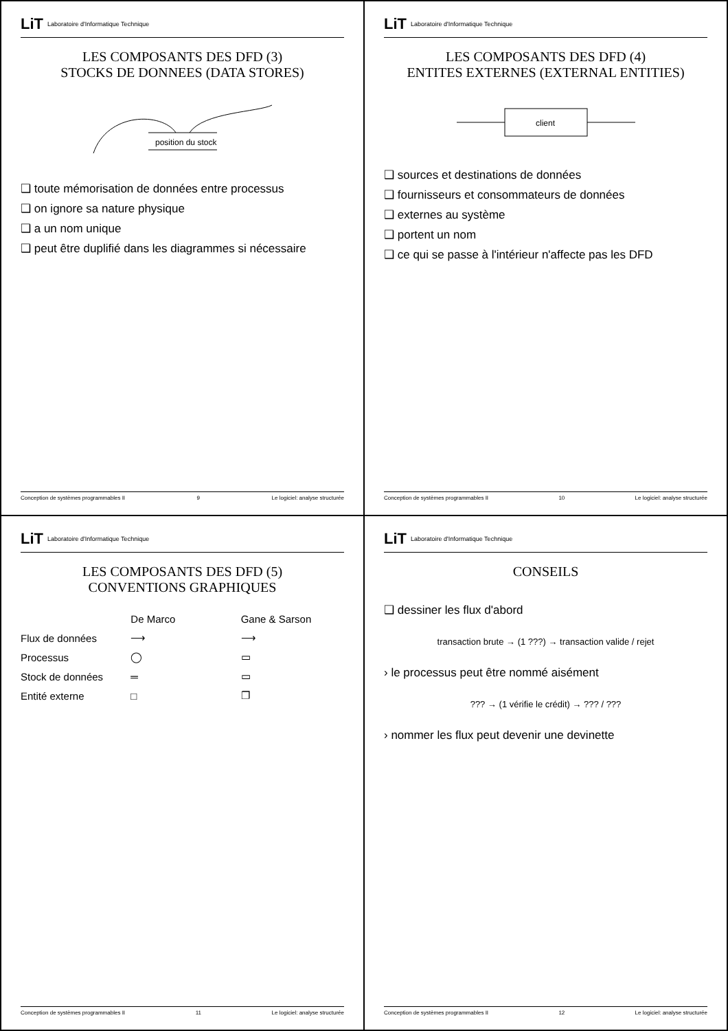LiT Laboratoire d'Informatique Technique
LES COMPOSANTS DES DFD (3)
STOCKS DE DONNEES (DATA STORES)
position du stock
❑ toute mémorisation de données entre processus
❑ on ignore sa nature physique
❑ a un nom unique
❑ peut être duplifié dans les diagrammes si nécessaire
Conception de systèmes programmables II 9 Le logiciel: analyse structurée
LiT Laboratoire d'Informatique Technique
LES COMPOSANTS DES DFD (4)
ENTITES EXTERNES (EXTERNAL ENTITIES)
client
❑ sources et destinations de données
❑ fournisseurs et consommateurs de données
❑ externes au système
❑ portent un nom
❑ ce qui se passe à l'intérieur n'affecte pas les DFD
Conception de systèmes programmables II 10 Le logiciel: analyse structurée
LiT Laboratoire d'Informatique Technique
LES COMPOSANTS DES DFD (5)
CONVENTIONS GRAPHIQUES
De Marco Gane & Sarson Flux de données ⟶ ⟶ Processus ◯ ▭ Stock de données ═ ▭ Entité externe □ ❐
Conception de systèmes programmables II 11 Le logiciel: analyse structurée
LiT Laboratoire d'Informatique Technique
CONSEILS
❑ dessiner les flux d'abord
transaction brute → (1 ???) → transaction valide / rejet
› le processus peut être nommé aisément
??? → (1 vérifie le crédit) → ??? / ???
› nommer les flux peut devenir une devinette
Conception de systèmes programmables II 12 Le logiciel: analyse structurée